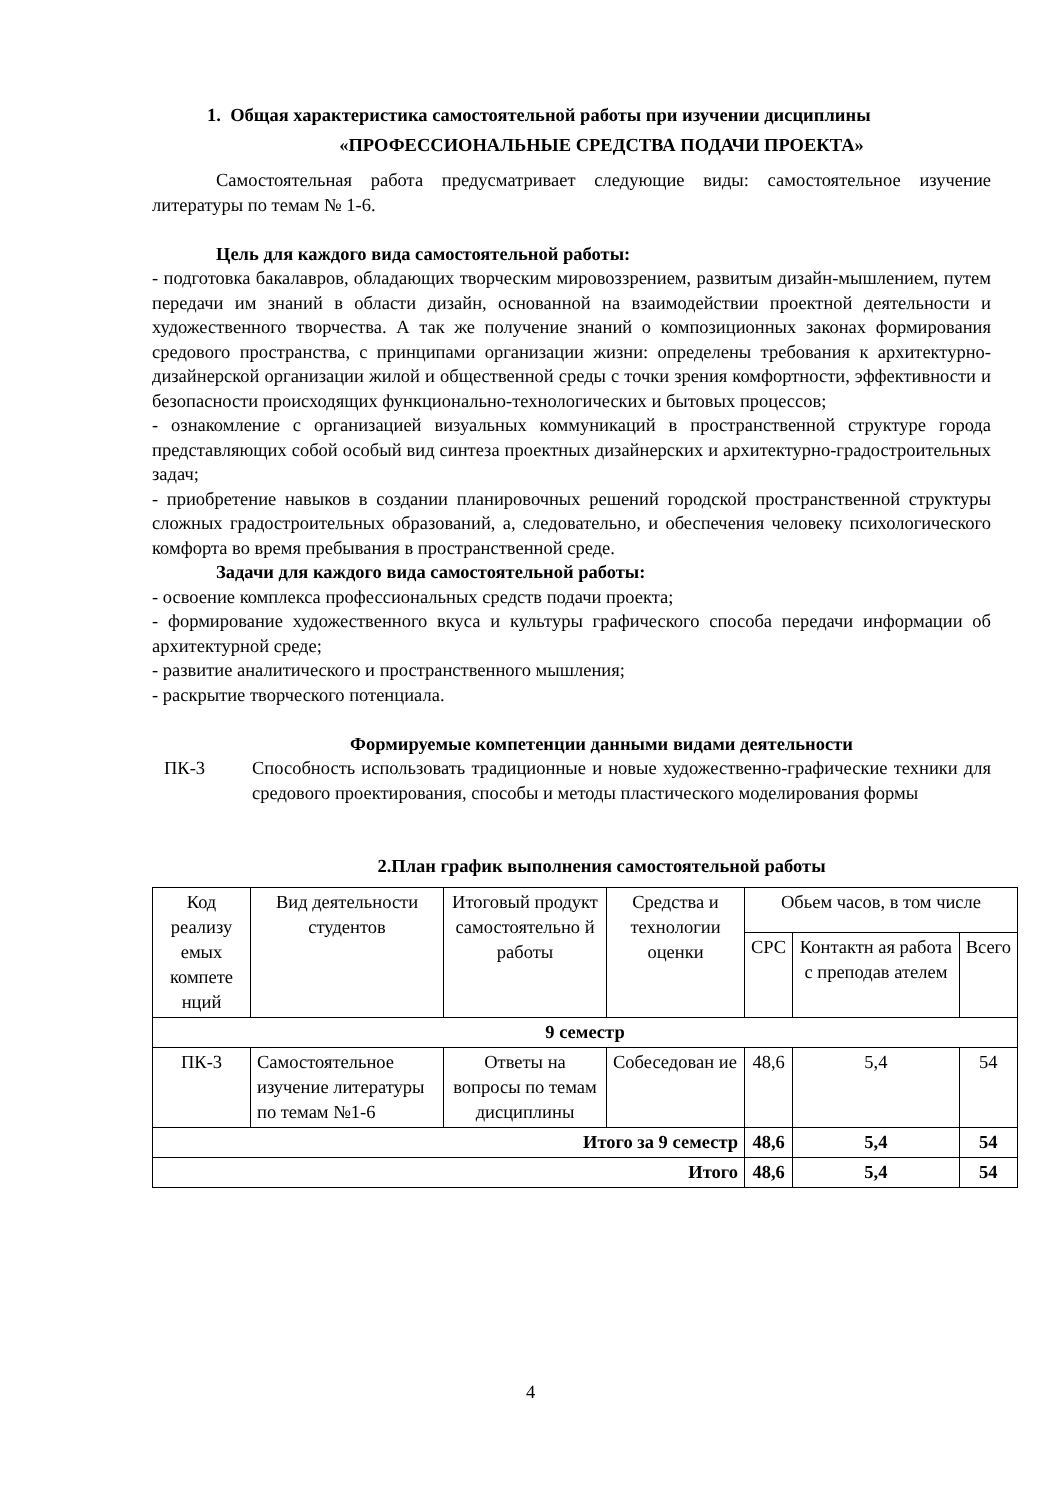1. Общая характеристика самостоятельной работы при изучении дисциплины
«ПРОФЕССИОНАЛЬНЫЕ СРЕДСТВА ПОДАЧИ ПРОЕКТА»
Самостоятельная работа предусматривает следующие виды: самостоятельное изучение литературы по темам № 1-6.
Цель для каждого вида самостоятельной работы:
- подготовка бакалавров, обладающих творческим мировоззрением, развитым дизайн-мышлением, путем передачи им знаний в области дизайн, основанной на взаимодействии проектной деятельности и художественного творчества. А так же получение знаний о композиционных законах формирования средового пространства, с принципами организации жизни: определены требования к архитектурно-дизайнерской организации жилой и общественной среды с точки зрения комфортности, эффективности и безопасности происходящих функционально-технологических и бытовых процессов;
- ознакомление с организацией визуальных коммуникаций в пространственной структуре города представляющих собой особый вид синтеза проектных дизайнерских и архитектурно-градостроительных задач;
- приобретение навыков в создании планировочных решений городской пространственной структуры сложных градостроительных образований, а, следовательно, и обеспечения человеку психологического комфорта во время пребывания в пространственной среде.
Задачи для каждого вида самостоятельной работы:
- освоение комплекса профессиональных средств подачи проекта;
- формирование художественного вкуса и культуры графического способа передачи информации об архитектурной среде;
- развитие аналитического и пространственного мышления;
- раскрытие творческого потенциала.
Формируемые компетенции данными видами деятельности
ПК-3 Способность использовать традиционные и новые художественно-графические техники для средового проектирования, способы и методы пластического моделирования формы
2.План график выполнения самостоятельной работы
| Код реализу емых компете нций | Вид деятельности студентов | Итоговый продукт самостоятельно й работы | Средства и технологии оценки | Обьем часов, в том числе | | |
| --- | --- | --- | --- | --- | --- | --- |
| | | | | СРС | Контактн ая работа с преподав ателем | Всего |
| 9 семестр | | | | | | |
| ПК-3 | Самостоятельное изучение литературы по темам №1-6 | Ответы на вопросы по темам дисциплины | Собеседован ие | 48,6 | 5,4 | 54 |
| Итого за 9 семестр | | | | 48,6 | 5,4 | 54 |
| Итого | | | | 48,6 | 5,4 | 54 |
4